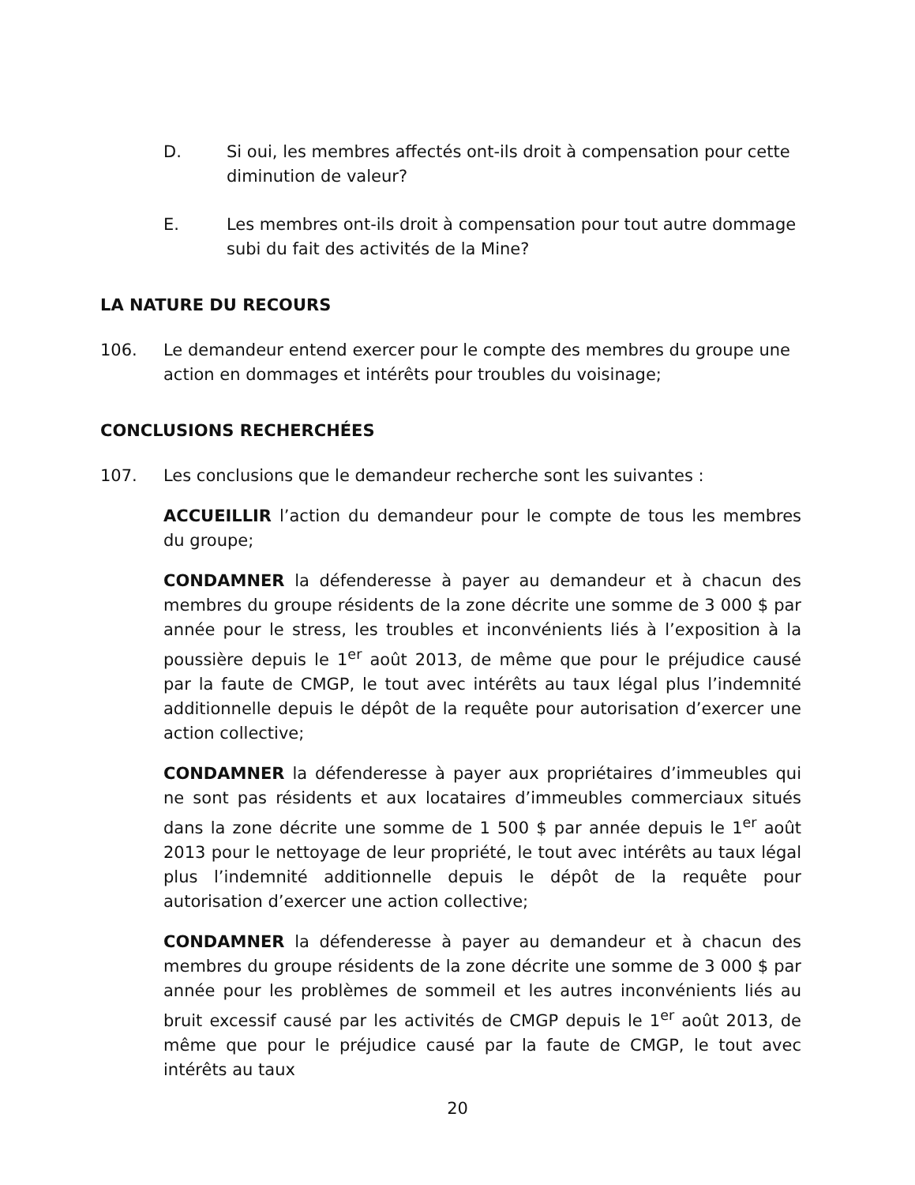D. Si oui, les membres affectés ont-ils droit à compensation pour cette diminution de valeur?
E. Les membres ont-ils droit à compensation pour tout autre dommage subi du fait des activités de la Mine?
LA NATURE DU RECOURS
106. Le demandeur entend exercer pour le compte des membres du groupe une action en dommages et intérêts pour troubles du voisinage;
CONCLUSIONS RECHERCHÉES
107. Les conclusions que le demandeur recherche sont les suivantes :
ACCUEILLIR l’action du demandeur pour le compte de tous les membres du groupe;
CONDAMNER la défenderesse à payer au demandeur et à chacun des membres du groupe résidents de la zone décrite une somme de 3 000 $ par année pour le stress, les troubles et inconvénients liés à l’exposition à la poussière depuis le 1<sup>er</sup> août 2013, de même que pour le préjudice causé par la faute de CMGP, le tout avec intérêts au taux légal plus l’indemnité additionnelle depuis le dépôt de la requête pour autorisation d’exercer une action collective;
CONDAMNER la défenderesse à payer aux propriétaires d’immeubles qui ne sont pas résidents et aux locataires d’immeubles commerciaux situés dans la zone décrite une somme de 1 500 $ par année depuis le 1<sup>er</sup> août 2013 pour le nettoyage de leur propriété, le tout avec intérêts au taux légal plus l’indemnité additionnelle depuis le dépôt de la requête pour autorisation d’exercer une action collective;
CONDAMNER la défenderesse à payer au demandeur et à chacun des membres du groupe résidents de la zone décrite une somme de 3 000 $ par année pour les problèmes de sommeil et les autres inconvénients liés au bruit excessif causé par les activités de CMGP depuis le 1<sup>er</sup> août 2013, de même que pour le préjudice causé par la faute de CMGP, le tout avec intérêts au taux
20